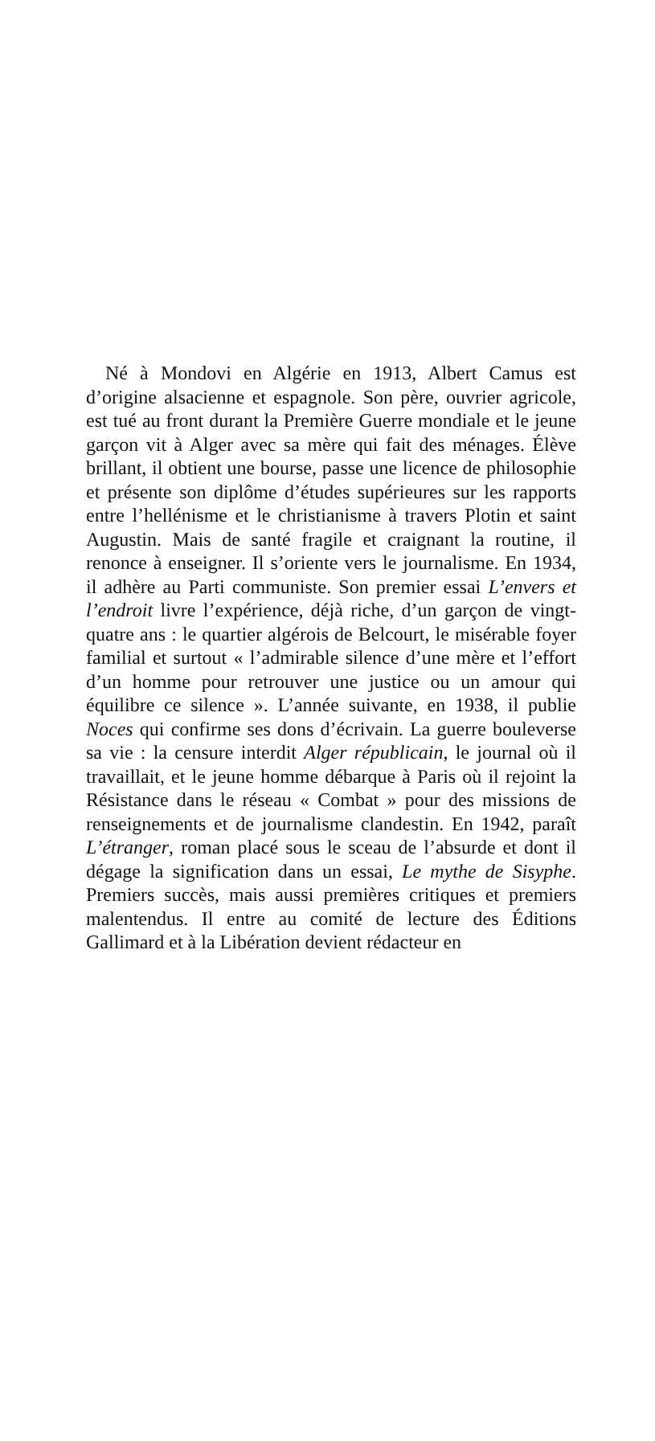Né à Mondovi en Algérie en 1913, Albert Camus est d’origine alsacienne et espagnole. Son père, ouvrier agricole, est tué au front durant la Première Guerre mondiale et le jeune garçon vit à Alger avec sa mère qui fait des ménages. Élève brillant, il obtient une bourse, passe une licence de philosophie et présente son diplôme d’études supérieures sur les rapports entre l’hellénisme et le christianisme à travers Plotin et saint Augustin. Mais de santé fragile et craignant la routine, il renonce à enseigner. Il s’oriente vers le journalisme. En 1934, il adhère au Parti communiste. Son premier essai L’envers et l’endroit livre l’expérience, déjà riche, d’un garçon de vingt-quatre ans : le quartier algérois de Belcourt, le misérable foyer familial et surtout « l’admirable silence d’une mère et l’effort d’un homme pour retrouver une justice ou un amour qui équilibre ce silence ». L’année suivante, en 1938, il publie Noces qui confirme ses dons d’écrivain. La guerre bouleverse sa vie : la censure interdit Alger républicain, le journal où il travaillait, et le jeune homme débarque à Paris où il rejoint la Résistance dans le réseau « Combat » pour des missions de renseignements et de journalisme clandestin. En 1942, paraît L’étranger, roman placé sous le sceau de l’absurde et dont il dégage la signification dans un essai, Le mythe de Sisyphe. Premiers succès, mais aussi premières critiques et premiers malentendus. Il entre au comité de lecture des Éditions Gallimard et à la Libération devient rédacteur en